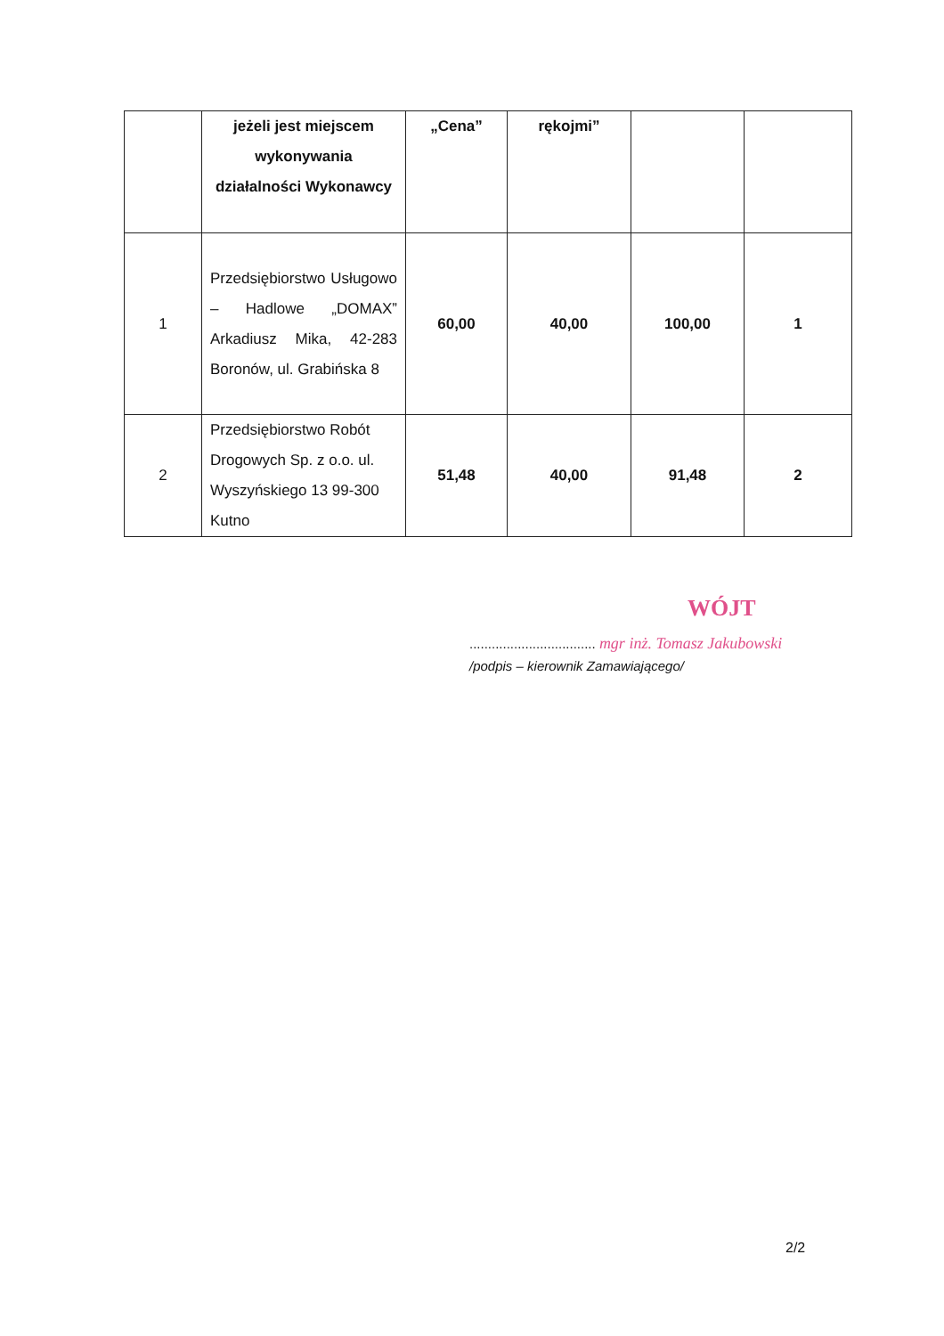| | jeżeli jest miejscem wykonywania działalności Wykonawcy | „Cena” | rękojmi” | | |
| 1 | Przedsiębiorstwo Usługowo – Hadlowe „DOMAX” Arkadiusz Mika, 42-283 Boronów, ul. Grabińska 8 | 60,00 | 40,00 | 100,00 | 1 |
| 2 | Przedsiębiorstwo Robót Drogowych Sp. z o.o. ul. Wyszyńskiego 13 99-300 Kutno | 51,48 | 40,00 | 91,48 | 2 |
WÓJT
.................................. mgr inż. Tomasz Jakubowski
/podpis – kierownik Zamawiającego/
2/2